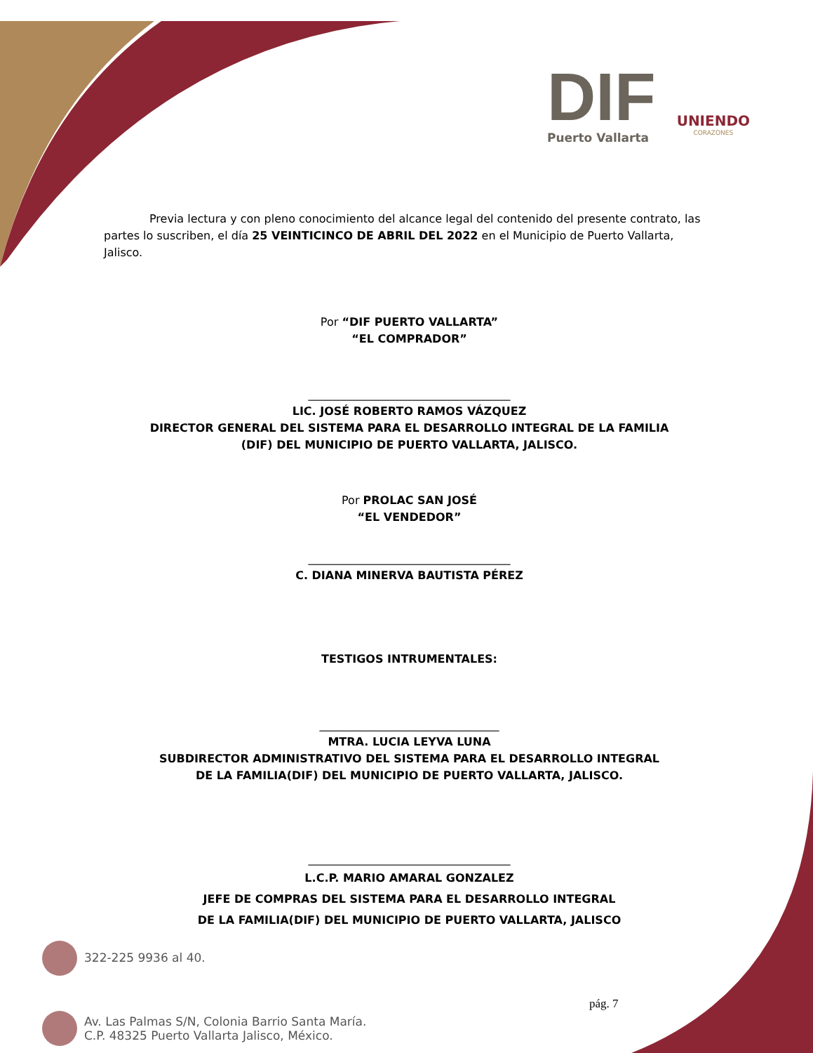DIF
Puerto Vallarta
UNIENDO
CORAZONES
Previa lectura y con pleno conocimiento del alcance legal del contenido del presente contrato, las partes lo suscriben, el día 25 VEINTICINCO DE ABRIL DEL 2022 en el Municipio de Puerto Vallarta, Jalisco.
Por “DIF PUERTO VALLARTA”
“EL COMPRADOR”
____________________________________
LIC. JOSÉ ROBERTO RAMOS VÁZQUEZ
DIRECTOR GENERAL DEL SISTEMA PARA EL DESARROLLO INTEGRAL DE LA FAMILIA
(DIF) DEL MUNICIPIO DE PUERTO VALLARTA, JALISCO.
Por PROLAC SAN JOSÉ
“EL VENDEDOR”
____________________________________
C. DIANA MINERVA BAUTISTA PÉREZ
TESTIGOS INTRUMENTALES:
________________________________
MTRA. LUCIA LEYVA LUNA
SUBDIRECTOR ADMINISTRATIVO DEL SISTEMA PARA EL DESARROLLO INTEGRAL
DE LA FAMILIA(DIF) DEL MUNICIPIO DE PUERTO VALLARTA, JALISCO.
____________________________________
L.C.P. MARIO AMARAL GONZALEZ
JEFE DE COMPRAS DEL SISTEMA PARA EL DESARROLLO INTEGRAL
DE LA FAMILIA(DIF) DEL MUNICIPIO DE PUERTO VALLARTA, JALISCO
322-225 9936 al 40.
pág. 7
Av. Las Palmas S/N, Colonia Barrio Santa María.
C.P. 48325 Puerto Vallarta Jalisco, México.